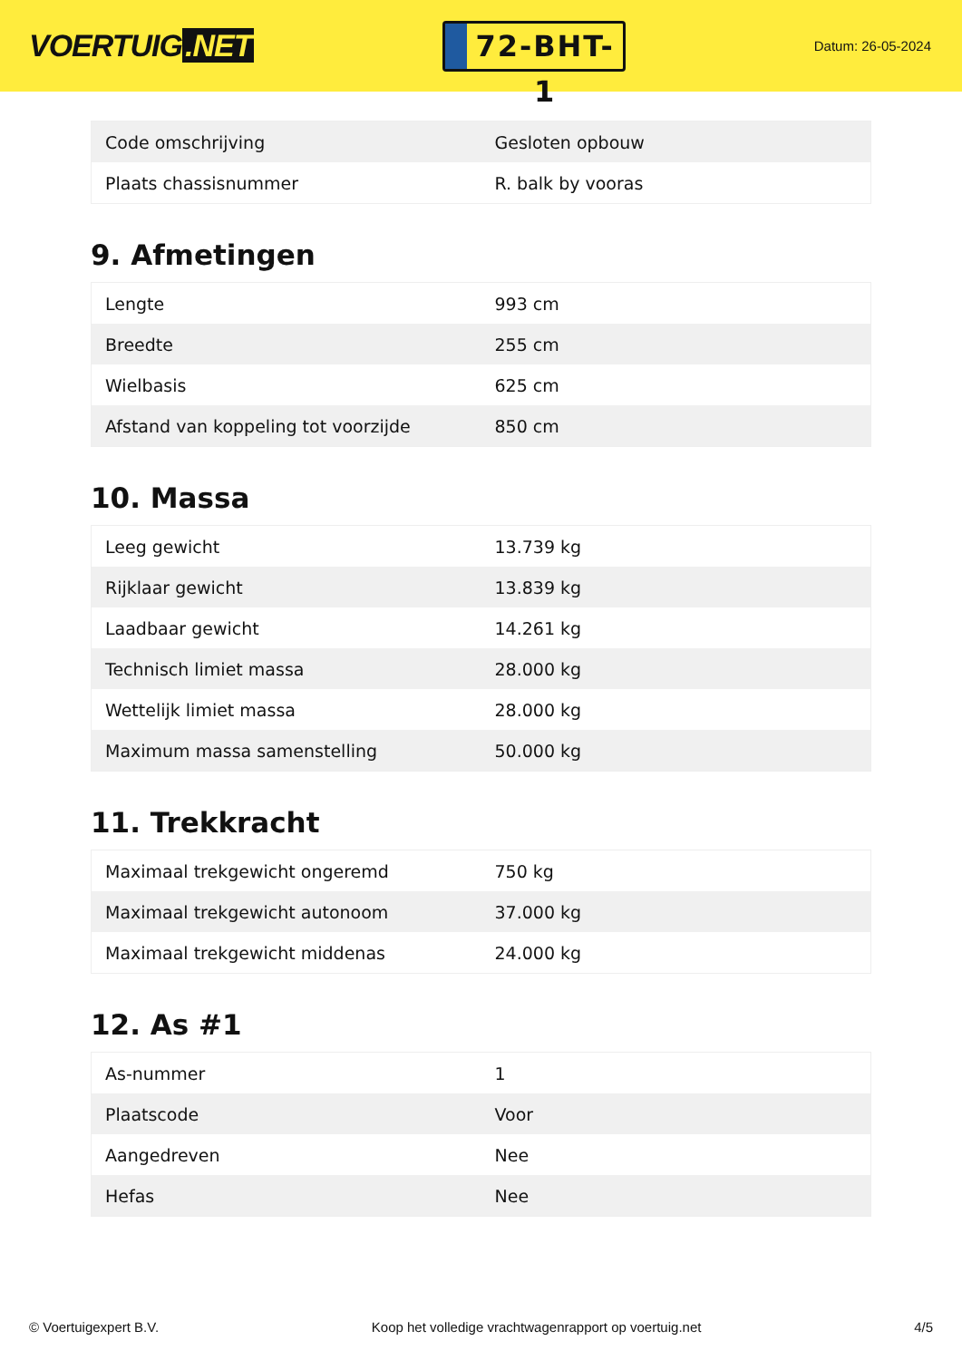VOERTUIG.NET
72-BHT-1
Datum: 26-05-2024
| Code omschrijving | Gesloten opbouw |
| Plaats chassisnummer | R. balk by vooras |
9. Afmetingen
| Lengte | 993 cm |
| Breedte | 255 cm |
| Wielbasis | 625 cm |
| Afstand van koppeling tot voorzijde | 850 cm |
10. Massa
| Leeg gewicht | 13.739 kg |
| Rijklaar gewicht | 13.839 kg |
| Laadbaar gewicht | 14.261 kg |
| Technisch limiet massa | 28.000 kg |
| Wettelijk limiet massa | 28.000 kg |
| Maximum massa samenstelling | 50.000 kg |
11. Trekkracht
| Maximaal trekgewicht ongeremd | 750 kg |
| Maximaal trekgewicht autonoom | 37.000 kg |
| Maximaal trekgewicht middenas | 24.000 kg |
12. As #1
| As-nummer | 1 |
| Plaatscode | Voor |
| Aangedreven | Nee |
| Hefas | Nee |
© Voertuigexpert B.V. Koop het volledige vrachtwagenrapport op voertuig.net 4/5